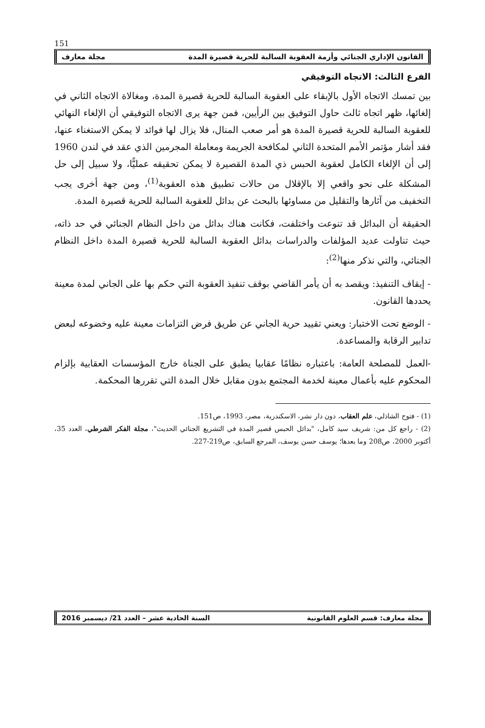151
القانون الإداري الجنائي وأزمة العقوبة السالبة للحرية قصيرة المدة مجلة معارف
الفرع الثالث: الاتجاه التوفيقي
بين تمسك الاتجاه الأول بالإبقاء على العقوبة السالبة للحرية قصيرة المدة، ومغالاة الاتجاه الثاني في إلغائها، ظهر اتجاه ثالث حاول التوفيق بين الرأيين، فمن جهة يرى الاتجاه التوفيقي أن الإلغاء النهائي للعقوبة السالبة للحرية قصيرة المدة هو أمر صعب المنال، فلا يزال لها فوائد لا يمكن الاستغناء عنها، فقد أشار مؤتمر الأمم المتحدة الثاني لمكافحة الجريمة ومعاملة المجرمين الذي عقد في لندن 1960 إلى أن الإلغاء الكامل لعقوبة الحبس ذي المدة القصيرة لا يمكن تحقيقه عمليًّا، ولا سبيل إلى حل المشكلة على نحو واقعي إلا بالإقلال من حالات تطبيق هذه العقوبة<sup>(1)</sup>، ومن جهة أخرى يجب التخفيف من آثارها والتقليل من مساوئها بالبحث عن بدائل للعقوبة السالبة للحرية قصيرة المدة.
الحقيقة أن البدائل قد تنوعت واختلفت، فكانت هناك بدائل من داخل النظام الجنائي في حد ذاته، حيث تناولت عديد المؤلفات والدراسات بدائل العقوبة السالبة للحرية قصيرة المدة داخل النظام الجنائي، والتي نذكر منها<sup>(2)</sup>:
- إيقاف التنفيذ: ويقصد به أن يأمر القاضي بوقف تنفيذ العقوبة التي حكم بها على الجاني لمدة معينة يحددها القانون.
- الوضع تحت الاختبار: ويعني تقييد حرية الجاني عن طريق فرض التزامات معينة عليه وخضوعه لبعض تدابير الرقابة والمساعدة.
-العمل للمصلحة العامة: باعتباره نظامًا عقابيا يطبق على الجناة خارج المؤسسات العقابية بإلزام المحكوم عليه بأعمال معينة لخدمة المجتمع بدون مقابل خلال المدة التي تقررها المحكمة.
(1) - فتوح الشاذلي، علم العقاب، دون دار نشر، الاسكندرية، مصر، 1993، ص151.
(2) - راجع كل من: شريف سيد كامل، "بدائل الحبس قصير المدة في التشريع الجنائي الحديث"، مجلة الفكر الشرطي، العدد 35، أكتوبر 2000، ص208 وما بعدها؛ يوسف حسن يوسف، المرجع السابق، ص219-227.
مجلة معارف: قسم العلوم القانونية السنة الحادية عشر – العدد 21/ ديسمبر 2016